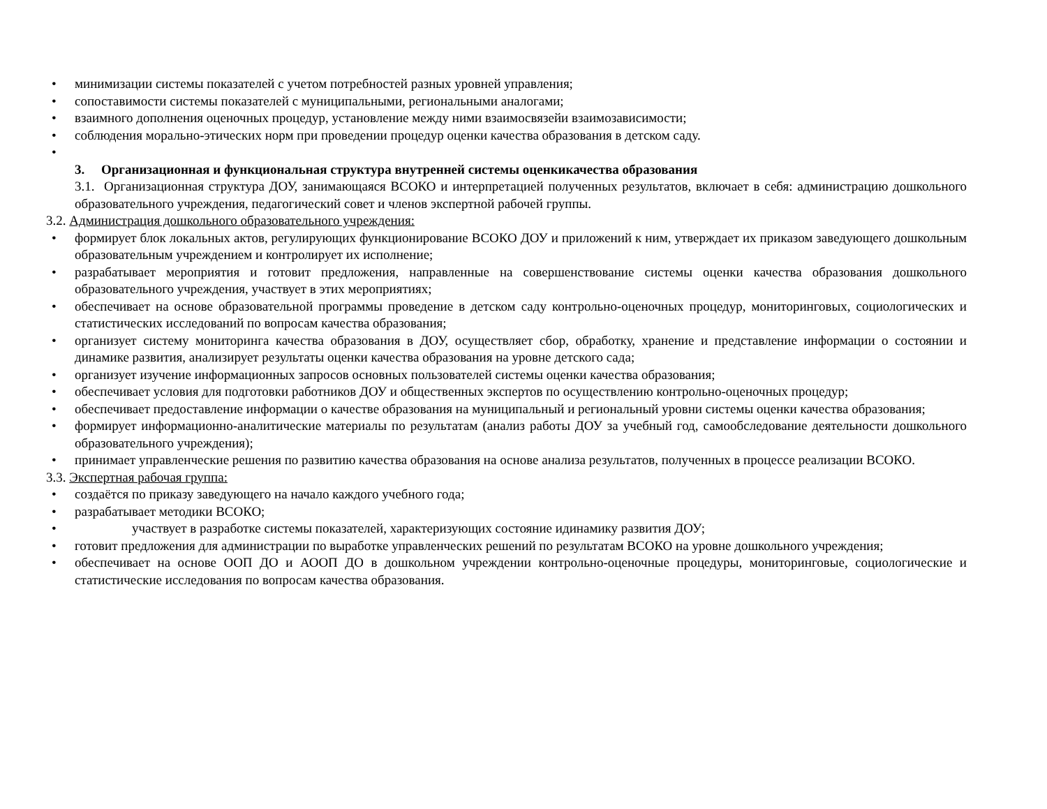• минимизации системы показателей с учетом потребностей разных уровней управления;
• сопоставимости системы показателей с муниципальными, региональными аналогами;
• взаимного дополнения оценочных процедур, установление между ними взаимосвязейи взаимозависимости;
• соблюдения морально-этических норм при проведении процедур оценки качества образования в детском саду.
•
3. Организационная и функциональная структура внутренней системы оценкикачества образования
3.1. Организационная структура ДОУ, занимающаяся ВСОКО и интерпретацией полученных результатов, включает в себя: администрацию дошкольного образовательного учреждения, педагогический совет и членов экспертной рабочей группы.
3.2. Администрация дошкольного образовательного учреждения:
• формирует блок локальных актов, регулирующих функционирование ВСОКО ДОУ и приложений к ним, утверждает их приказом заведующего дошкольным образовательным учреждением и контролирует их исполнение;
• разрабатывает мероприятия и готовит предложения, направленные на совершенствование системы оценки качества образования дошкольного образовательного учреждения, участвует в этих мероприятиях;
• обеспечивает на основе образовательной программы проведение в детском саду контрольно-оценочных процедур, мониторинговых, социологических и статистических исследований по вопросам качества образования;
• организует систему мониторинга качества образования в ДОУ, осуществляет сбор, обработку, хранение и представление информации о состоянии и динамике развития, анализирует результаты оценки качества образования на уровне детского сада;
• организует изучение информационных запросов основных пользователей системы оценки качества образования;
• обеспечивает условия для подготовки работников ДОУ и общественных экспертов по осуществлению контрольно-оценочных процедур;
• обеспечивает предоставление информации о качестве образования на муниципальный и региональный уровни системы оценки качества образования;
• формирует информационно-аналитические материалы по результатам (анализ работы ДОУ за учебный год, самообследование деятельности дошкольного образовательного учреждения);
• принимает управленческие решения по развитию качества образования на основе анализа результатов, полученных в процессе реализации ВСОКО.
3.3. Экспертная рабочая группа:
• создаётся по приказу заведующего на начало каждого учебного года;
• разрабатывает методики ВСОКО;
• участвует в разработке системы показателей, характеризующих состояние идинамику развития ДОУ;
• готовит предложения для администрации по выработке управленческих решений по результатам ВСОКО на уровне дошкольного учреждения;
• обеспечивает на основе ООП ДО и АООП ДО в дошкольном учреждении контрольно-оценочные процедуры, мониторинговые, социологические и статистические исследования по вопросам качества образования.